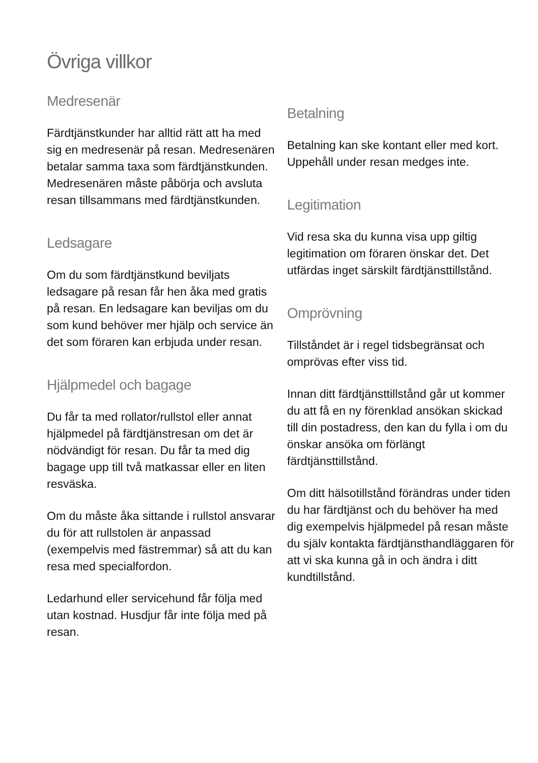Övriga villkor
Medresenär
Färdtjänstkunder har alltid rätt att ha med sig en medresenär på resan. Medresenären betalar samma taxa som färdtjänstkunden. Medresenären måste påbörja och avsluta resan tillsammans med färdtjänstkunden.
Ledsagare
Om du som färdtjänstkund beviljats ledsagare på resan får hen åka med gratis på resan. En ledsagare kan beviljas om du som kund behöver mer hjälp och service än det som föraren kan erbjuda under resan.
Hjälpmedel och bagage
Du får ta med rollator/rullstol eller annat hjälpmedel på färdtjänstresan om det är nödvändigt för resan. Du får ta med dig bagage upp till två matkassar eller en liten resväska.
Om du måste åka sittande i rullstol ansvarar du för att rullstolen är anpassad (exempelvis med fästremmar) så att du kan resa med specialfordon.
Ledarhund eller servicehund får följa med utan kostnad. Husdjur får inte följa med på resan.
Betalning
Betalning kan ske kontant eller med kort. Uppehåll under resan medges inte.
Legitimation
Vid resa ska du kunna visa upp giltig legitimation om föraren önskar det. Det utfärdas inget särskilt färdtjänsttillstånd.
Omprövning
Tillståndet är i regel tidsbegränsat och omprövas efter viss tid.
Innan ditt färdtjänsttillstånd går ut kommer du att få en ny förenklad ansökan skickad till din postadress, den kan du fylla i om du önskar ansöka om förlängt färdtjänsttillstånd.
Om ditt hälsotillstånd förändras under tiden du har färdtjänst och du behöver ha med dig exempelvis hjälpmedel på resan måste du själv kontakta färdtjänsthandläggaren för att vi ska kunna gå in och ändra i ditt kundtillstånd.